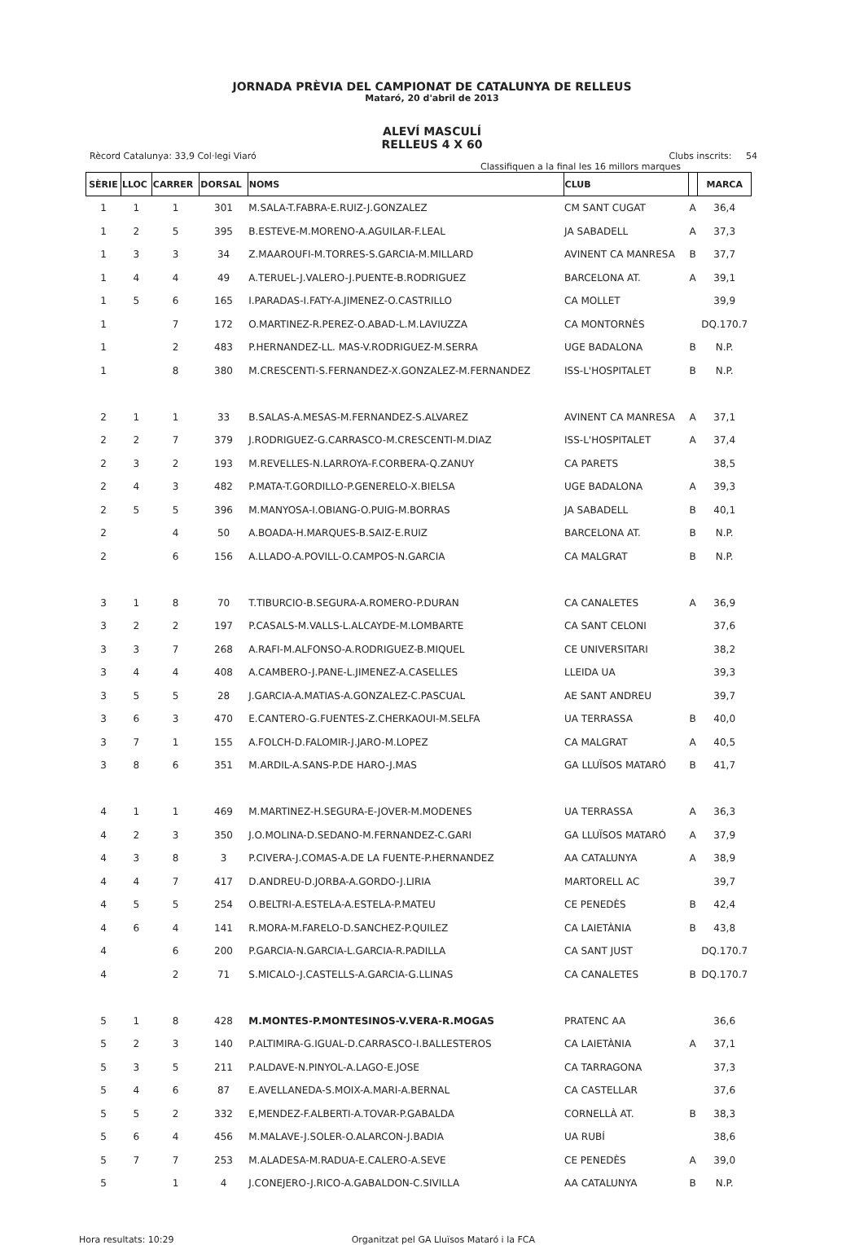JORNADA PRÈVIA DEL CAMPIONAT DE CATALUNYA DE RELLEUS
Mataró, 20 d'abril de 2013
ALEVÍ MASCULÍ
RELLEUS 4 X 60
Rècord Catalunya: 33,9 Col·legi Viaró Clubs inscrits: 54
Classifiquen a la final les 16 millors marques
| SÈRIE | LLOC | CARRER | DORSAL | NOMS | CLUB | | MARCA |
| --- | --- | --- | --- | --- | --- | --- | --- |
| 1 | 1 | 1 | 301 | M.SALA-T.FABRA-E.RUIZ-J.GONZALEZ | CM SANT CUGAT | A | 36,4 |
| 1 | 2 | 5 | 395 | B.ESTEVE-M.MORENO-A.AGUILAR-F.LEAL | JA SABADELL | A | 37,3 |
| 1 | 3 | 3 | 34 | Z.MAAROUFI-M.TORRES-S.GARCIA-M.MILLARD | AVINENT CA MANRESA | B | 37,7 |
| 1 | 4 | 4 | 49 | A.TERUEL-J.VALERO-J.PUENTE-B.RODRIGUEZ | BARCELONA AT. | A | 39,1 |
| 1 | 5 | 6 | 165 | I.PARADAS-I.FATY-A.JIMENEZ-O.CASTRILLO | CA MOLLET | | 39,9 |
| 1 | | 7 | 172 | O.MARTINEZ-R.PEREZ-O.ABAD-L.M.LAVIUZZA | CA MONTORNÈS | | DQ.170.7 |
| 1 | | 2 | 483 | P.HERNANDEZ-LL. MAS-V.RODRIGUEZ-M.SERRA | UGE BADALONA | B | N.P. |
| 1 | | 8 | 380 | M.CRESCENTI-S.FERNANDEZ-X.GONZALEZ-M.FERNANDEZ | ISS-L'HOSPITALET | B | N.P. |
| 2 | 1 | 1 | 33 | B.SALAS-A.MESAS-M.FERNANDEZ-S.ALVAREZ | AVINENT CA MANRESA | A | 37,1 |
| 2 | 2 | 7 | 379 | J.RODRIGUEZ-G.CARRASCO-M.CRESCENTI-M.DIAZ | ISS-L'HOSPITALET | A | 37,4 |
| 2 | 3 | 2 | 193 | M.REVELLES-N.LARROYA-F.CORBERA-Q.ZANUY | CA PARETS | | 38,5 |
| 2 | 4 | 3 | 482 | P.MATA-T.GORDILLO-P.GENERELO-X.BIELSA | UGE BADALONA | A | 39,3 |
| 2 | 5 | 5 | 396 | M.MANYOSA-I.OBIANG-O.PUIG-M.BORRAS | JA SABADELL | B | 40,1 |
| 2 | | 4 | 50 | A.BOADA-H.MARQUES-B.SAIZ-E.RUIZ | BARCELONA AT. | B | N.P. |
| 2 | | 6 | 156 | A.LLADO-A.POVILL-O.CAMPOS-N.GARCIA | CA MALGRAT | B | N.P. |
| 3 | 1 | 8 | 70 | T.TIBURCIO-B.SEGURA-A.ROMERO-P.DURAN | CA CANALETES | A | 36,9 |
| 3 | 2 | 2 | 197 | P.CASALS-M.VALLS-L.ALCAYDE-M.LOMBARTE | CA SANT CELONI | | 37,6 |
| 3 | 3 | 7 | 268 | A.RAFI-M.ALFONSO-A.RODRIGUEZ-B.MIQUEL | CE UNIVERSITARI | | 38,2 |
| 3 | 4 | 4 | 408 | A.CAMBERO-J.PANE-L.JIMENEZ-A.CASELLES | LLEIDA UA | | 39,3 |
| 3 | 5 | 5 | 28 | J.GARCIA-A.MATIAS-A.GONZALEZ-C.PASCUAL | AE SANT ANDREU | | 39,7 |
| 3 | 6 | 3 | 470 | E.CANTERO-G.FUENTES-Z.CHERKAOUI-M.SELFA | UA TERRASSA | B | 40,0 |
| 3 | 7 | 1 | 155 | A.FOLCH-D.FALOMIR-J.JARO-M.LOPEZ | CA MALGRAT | A | 40,5 |
| 3 | 8 | 6 | 351 | M.ARDIL-A.SANS-P.DE HARO-J.MAS | GA LLUÏSOS MATARÓ | B | 41,7 |
| 4 | 1 | 1 | 469 | M.MARTINEZ-H.SEGURA-E-JOVER-M.MODENES | UA TERRASSA | A | 36,3 |
| 4 | 2 | 3 | 350 | J.O.MOLINA-D.SEDANO-M.FERNANDEZ-C.GARI | GA LLUÏSOS MATARÓ | A | 37,9 |
| 4 | 3 | 8 | 3 | P.CIVERA-J.COMAS-A.DE LA FUENTE-P.HERNANDEZ | AA CATALUNYA | A | 38,9 |
| 4 | 4 | 7 | 417 | D.ANDREU-D.JORBA-A.GORDO-J.LIRIA | MARTORELL AC | | 39,7 |
| 4 | 5 | 5 | 254 | O.BELTRI-A.ESTELA-A.ESTELA-P.MATEU | CE PENEDÈS | B | 42,4 |
| 4 | 6 | 4 | 141 | R.MORA-M.FARELO-D.SANCHEZ-P.QUILEZ | CA LAIETÀNIA | B | 43,8 |
| 4 | | 6 | 200 | P.GARCIA-N.GARCIA-L.GARCIA-R.PADILLA | CA SANT JUST | | DQ.170.7 |
| 4 | | 2 | 71 | S.MICALO-J.CASTELLS-A.GARCIA-G.LLINAS | CA CANALETES | B | DQ.170.7 |
| 5 | 1 | 8 | 428 | M.MONTES-P.MONTESINOS-V.VERA-R.MOGAS | PRATENC AA | | 36,6 |
| 5 | 2 | 3 | 140 | P.ALTIMIRA-G.IGUAL-D.CARRASCO-I.BALLESTEROS | CA LAIETÀNIA | A | 37,1 |
| 5 | 3 | 5 | 211 | P.ALDAVE-N.PINYOL-A.LAGO-E.JOSE | CA TARRAGONA | | 37,3 |
| 5 | 4 | 6 | 87 | E.AVELLANEDA-S.MOIX-A.MARI-A.BERNAL | CA CASTELLAR | | 37,6 |
| 5 | 5 | 2 | 332 | E,MENDEZ-F.ALBERTI-A.TOVAR-P.GABALDA | CORNELLÀ AT. | B | 38,3 |
| 5 | 6 | 4 | 456 | M.MALAVE-J.SOLER-O.ALARCON-J.BADIA | UA RUBÍ | | 38,6 |
| 5 | 7 | 7 | 253 | M.ALADESA-M.RADUA-E.CALERO-A.SEVE | CE PENEDÈS | A | 39,0 |
| 5 | | 1 | 4 | J.CONEJERO-J.RICO-A.GABALDON-C.SIVILLA | AA CATALUNYA | B | N.P. |
Hora resultats: 10:29 Organitzat pel GA Lluïsos Mataró i la FCA